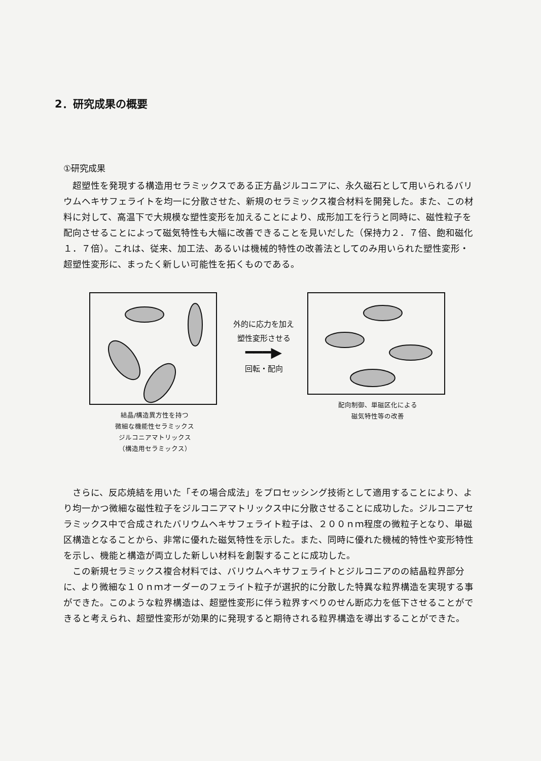2．研究成果の概要
①研究成果
超塑性を発現する構造用セラミックスである正方晶ジルコニアに、永久磁石として用いられるバリウムヘキサフェライトを均一に分散させた、新規のセラミックス複合材料を開発した。また、この材料に対して、高温下で大規模な塑性変形を加えることにより、成形加工を行うと同時に、磁性粒子を配向させることによって磁気特性も大幅に改善できることを見いだした（保持力２．７倍、飽和磁化１．７倍）。これは、従来、加工法、あるいは機械的特性の改善法としてのみ用いられた塑性変形・超塑性変形に、まったく新しい可能性を拓くものである。
結晶/構造異方性を持つ
微細な機能性セラミックス
ジルコニアマトリックス
（構造用セラミックス）
外的に応力を加え
塑性変形させる
━━━▶
回転・配向
配向制御、単磁区化による
磁気特性等の改善
さらに、反応焼結を用いた「その場合成法」をプロセッシング技術として適用することにより、より均一かつ微細な磁性粒子をジルコニアマトリックス中に分散させることに成功した。ジルコニアセラミックス中で合成されたバリウムヘキサフェライト粒子は、２００ｎｍ程度の微粒子となり、単磁区構造となることから、非常に優れた磁気特性を示した。また、同時に優れた機械的特性や変形特性を示し、機能と構造が両立した新しい材料を創製することに成功した。
この新規セラミックス複合材料では、バリウムヘキサフェライトとジルコニアのの結晶粒界部分に、より微細な１０ｎｍオーダーのフェライト粒子が選択的に分散した特異な粒界構造を実現する事ができた。このような粒界構造は、超塑性変形に伴う粒界すべりのせん断応力を低下させることができると考えられ、超塑性変形が効果的に発現すると期待される粒界構造を導出することができた。